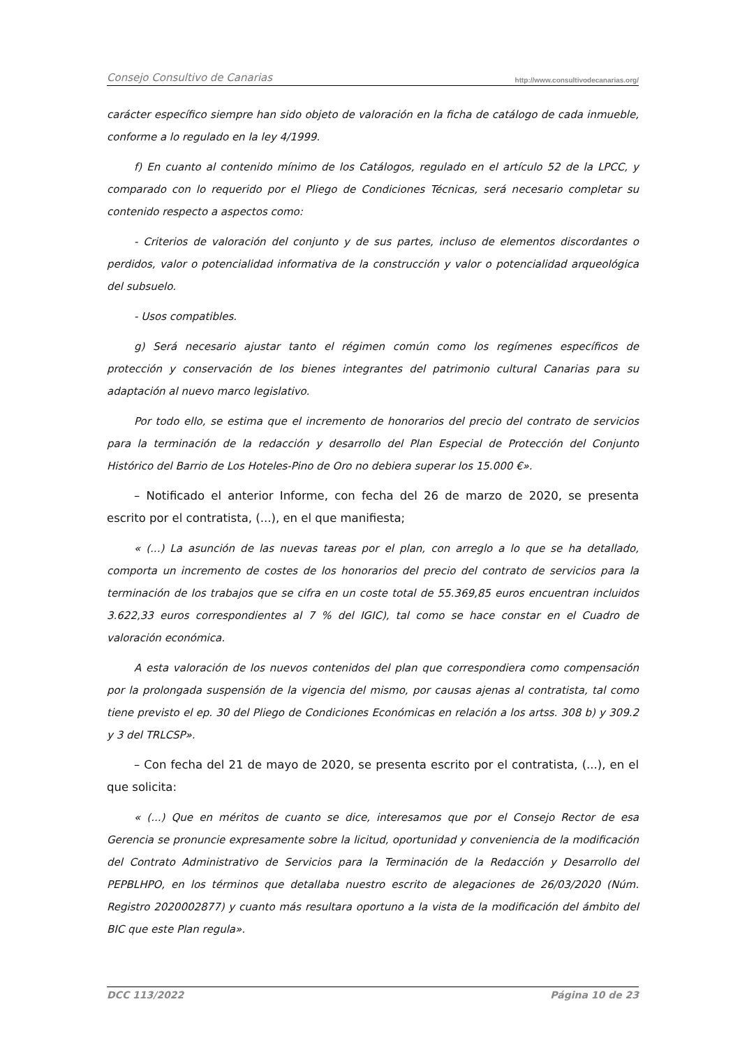Consejo Consultivo de Canarias http://www.consultivodecanarias.org/
carácter específico siempre han sido objeto de valoración en la ficha de catálogo de cada inmueble, conforme a lo regulado en la ley 4/1999.
f) En cuanto al contenido mínimo de los Catálogos, regulado en el artículo 52 de la LPCC, y comparado con lo requerido por el Pliego de Condiciones Técnicas, será necesario completar su contenido respecto a aspectos como:
- Criterios de valoración del conjunto y de sus partes, incluso de elementos discordantes o perdidos, valor o potencialidad informativa de la construcción y valor o potencialidad arqueológica del subsuelo.
- Usos compatibles.
g) Será necesario ajustar tanto el régimen común como los regímenes específicos de protección y conservación de los bienes integrantes del patrimonio cultural Canarias para su adaptación al nuevo marco legislativo.
Por todo ello, se estima que el incremento de honorarios del precio del contrato de servicios para la terminación de la redacción y desarrollo del Plan Especial de Protección del Conjunto Histórico del Barrio de Los Hoteles-Pino de Oro no debiera superar los 15.000 €».
– Notificado el anterior Informe, con fecha del 26 de marzo de 2020, se presenta escrito por el contratista, (...), en el que manifiesta;
« (...) La asunción de las nuevas tareas por el plan, con arreglo a lo que se ha detallado, comporta un incremento de costes de los honorarios del precio del contrato de servicios para la terminación de los trabajos que se cifra en un coste total de 55.369,85 euros encuentran incluidos 3.622,33 euros correspondientes al 7 % del IGIC), tal como se hace constar en el Cuadro de valoración económica.
A esta valoración de los nuevos contenidos del plan que correspondiera como compensación por la prolongada suspensión de la vigencia del mismo, por causas ajenas al contratista, tal como tiene previsto el ep. 30 del Pliego de Condiciones Económicas en relación a los artss. 308 b) y 309.2 y 3 del TRLCSP».
– Con fecha del 21 de mayo de 2020, se presenta escrito por el contratista, (...), en el que solicita:
« (...) Que en méritos de cuanto se dice, interesamos que por el Consejo Rector de esa Gerencia se pronuncie expresamente sobre la licitud, oportunidad y conveniencia de la modificación del Contrato Administrativo de Servicios para la Terminación de la Redacción y Desarrollo del PEPBLHPO, en los términos que detallaba nuestro escrito de alegaciones de 26/03/2020 (Núm. Registro 2020002877) y cuanto más resultara oportuno a la vista de la modificación del ámbito del BIC que este Plan regula».
DCC 113/2022 Página 10 de 23